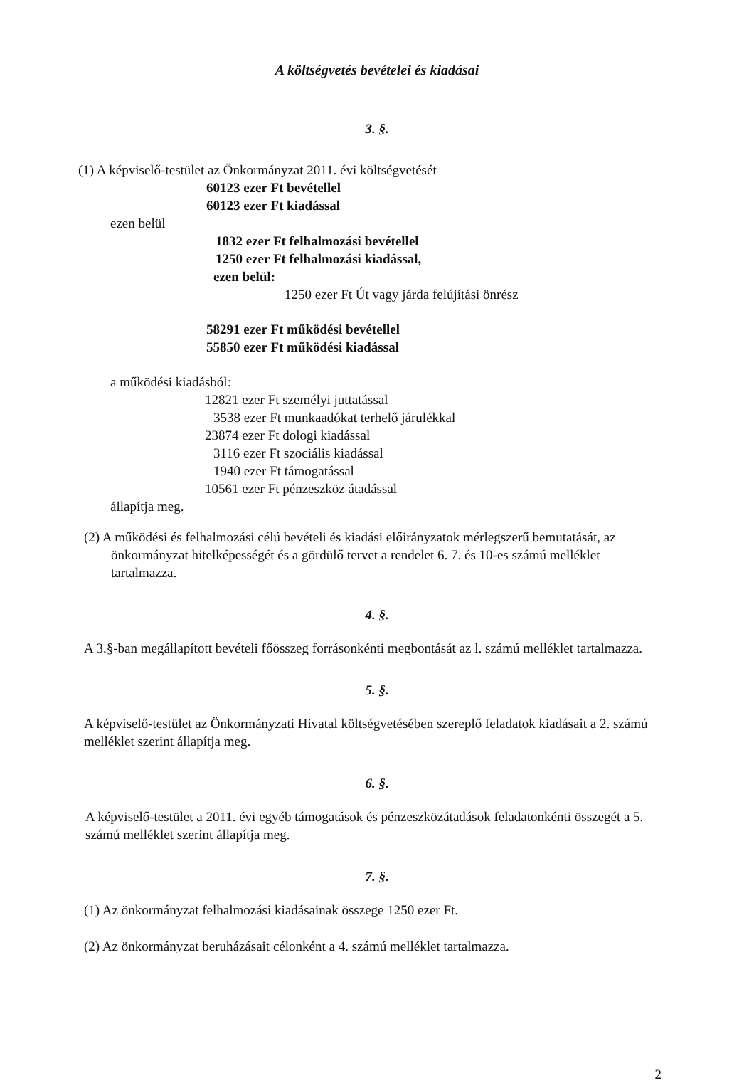A költségvetés bevételei és kiadásai
3. §.
(1) A képviselő-testület az Önkormányzat 2011. évi költségvetését
60123 ezer Ft bevétellel
60123 ezer Ft kiadással
ezen belül
1832 ezer Ft felhalmozási bevétellel
1250 ezer Ft felhalmozási kiadással,
ezen belül:
1250 ezer Ft Út vagy járda felújítási önrész
58291 ezer Ft működési bevétellel
55850 ezer Ft működési kiadással
a működési kiadásból:
12821 ezer Ft személyi juttatással
3538 ezer Ft munkaadókat terhelő járulékkal
23874 ezer Ft dologi kiadással
3116 ezer Ft szociális kiadással
1940 ezer Ft támogatással
10561 ezer Ft pénzeszköz átadással
állapítja meg.
(2) A működési és felhalmozási célú bevételi és kiadási előirányzatok mérlegszerű bemutatását, az önkormányzat hitelképességét és a gördülő tervet a rendelet 6. 7. és 10-es számú melléklet tartalmazza.
4. §.
A 3.§-ban megállapított bevételi főösszeg forrásonkénti megbontását az l. számú melléklet tartalmazza.
5. §.
A képviselő-testület az Önkormányzati Hivatal költségvetésében szereplő feladatok kiadásait a 2. számú melléklet szerint állapítja meg.
6. §.
A képviselő-testület a 2011. évi egyéb támogatások és pénzeszközátadások feladatonkénti összegét a 5. számú melléklet szerint állapítja meg.
7. §.
(1) Az önkormányzat felhalmozási kiadásainak összege 1250 ezer Ft.
(2) Az önkormányzat beruházásait célonként a 4. számú melléklet tartalmazza.
2